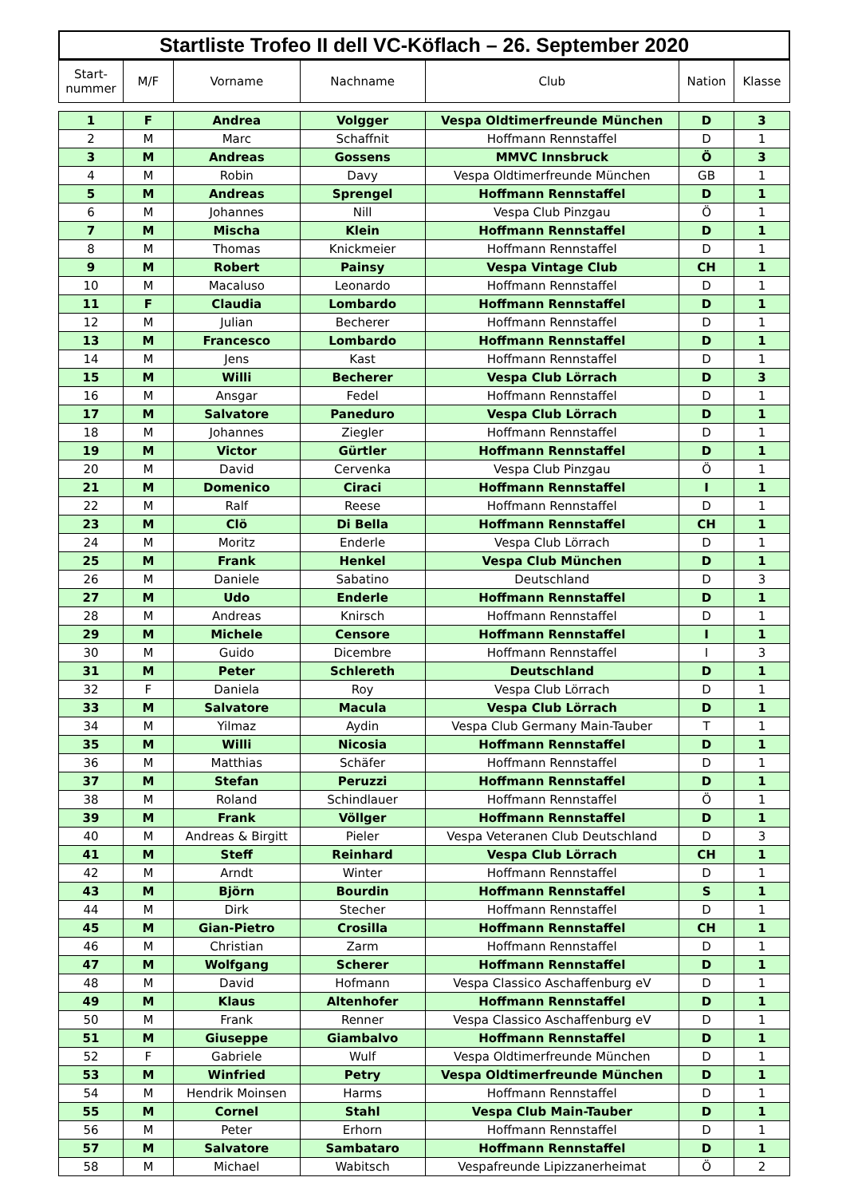Startliste Trofeo II dell VC-Köflach – 26. September 2020
| Start- nummer | M/F | Vorname | Nachname | Club | Nation | Klasse |
| --- | --- | --- | --- | --- | --- | --- |
| 1 | F | Andrea | Volgger | Vespa Oldtimerfreunde München | D | 3 |
| 2 | M | Marc | Schaffnit | Hoffmann Rennstaffel | D | 1 |
| 3 | M | Andreas | Gossens | MMVC Innsbruck | Ö | 3 |
| 4 | M | Robin | Davy | Vespa Oldtimerfreunde München | GB | 1 |
| 5 | M | Andreas | Sprengel | Hoffmann Rennstaffel | D | 1 |
| 6 | M | Johannes | Nill | Vespa Club Pinzgau | Ö | 1 |
| 7 | M | Mischa | Klein | Hoffmann Rennstaffel | D | 1 |
| 8 | M | Thomas | Knickmeier | Hoffmann Rennstaffel | D | 1 |
| 9 | M | Robert | Painsy | Vespa Vintage Club | CH | 1 |
| 10 | M | Macaluso | Leonardo | Hoffmann Rennstaffel | D | 1 |
| 11 | F | Claudia | Lombardo | Hoffmann Rennstaffel | D | 1 |
| 12 | M | Julian | Becherer | Hoffmann Rennstaffel | D | 1 |
| 13 | M | Francesco | Lombardo | Hoffmann Rennstaffel | D | 1 |
| 14 | M | Jens | Kast | Hoffmann Rennstaffel | D | 1 |
| 15 | M | Willi | Becherer | Vespa Club Lörrach | D | 3 |
| 16 | M | Ansgar | Fedel | Hoffmann Rennstaffel | D | 1 |
| 17 | M | Salvatore | Paneduro | Vespa Club Lörrach | D | 1 |
| 18 | M | Johannes | Ziegler | Hoffmann Rennstaffel | D | 1 |
| 19 | M | Victor | Gürtler | Hoffmann Rennstaffel | D | 1 |
| 20 | M | David | Cervenka | Vespa Club Pinzgau | Ö | 1 |
| 21 | M | Domenico | Ciraci | Hoffmann Rennstaffel | I | 1 |
| 22 | M | Ralf | Reese | Hoffmann Rennstaffel | D | 1 |
| 23 | M | Clö | Di Bella | Hoffmann Rennstaffel | CH | 1 |
| 24 | M | Moritz | Enderle | Vespa Club Lörrach | D | 1 |
| 25 | M | Frank | Henkel | Vespa Club München | D | 1 |
| 26 | M | Daniele | Sabatino | Deutschland | D | 3 |
| 27 | M | Udo | Enderle | Hoffmann Rennstaffel | D | 1 |
| 28 | M | Andreas | Knirsch | Hoffmann Rennstaffel | D | 1 |
| 29 | M | Michele | Censore | Hoffmann Rennstaffel | I | 1 |
| 30 | M | Guido | Dicembre | Hoffmann Rennstaffel | I | 3 |
| 31 | M | Peter | Schlereth | Deutschland | D | 1 |
| 32 | F | Daniela | Roy | Vespa Club Lörrach | D | 1 |
| 33 | M | Salvatore | Macula | Vespa Club Lörrach | D | 1 |
| 34 | M | Yilmaz | Aydin | Vespa Club Germany Main-Tauber | T | 1 |
| 35 | M | Willi | Nicosia | Hoffmann Rennstaffel | D | 1 |
| 36 | M | Matthias | Schäfer | Hoffmann Rennstaffel | D | 1 |
| 37 | M | Stefan | Peruzzi | Hoffmann Rennstaffel | D | 1 |
| 38 | M | Roland | Schindlauer | Hoffmann Rennstaffel | Ö | 1 |
| 39 | M | Frank | Völlger | Hoffmann Rennstaffel | D | 1 |
| 40 | M | Andreas & Birgitt | Pieler | Vespa Veteranen Club Deutschland | D | 3 |
| 41 | M | Steff | Reinhard | Vespa Club Lörrach | CH | 1 |
| 42 | M | Arndt | Winter | Hoffmann Rennstaffel | D | 1 |
| 43 | M | Björn | Bourdin | Hoffmann Rennstaffel | S | 1 |
| 44 | M | Dirk | Stecher | Hoffmann Rennstaffel | D | 1 |
| 45 | M | Gian-Pietro | Crosilla | Hoffmann Rennstaffel | CH | 1 |
| 46 | M | Christian | Zarm | Hoffmann Rennstaffel | D | 1 |
| 47 | M | Wolfgang | Scherer | Hoffmann Rennstaffel | D | 1 |
| 48 | M | David | Hofmann | Vespa Classico Aschaffenburg eV | D | 1 |
| 49 | M | Klaus | Altenhofer | Hoffmann Rennstaffel | D | 1 |
| 50 | M | Frank | Renner | Vespa Classico Aschaffenburg eV | D | 1 |
| 51 | M | Giuseppe | Giambalvo | Hoffmann Rennstaffel | D | 1 |
| 52 | F | Gabriele | Wulf | Vespa Oldtimerfreunde München | D | 1 |
| 53 | M | Winfried | Petry | Vespa Oldtimerfreunde München | D | 1 |
| 54 | M | Hendrik Moinsen | Harms | Hoffmann Rennstaffel | D | 1 |
| 55 | M | Cornel | Stahl | Vespa Club Main-Tauber | D | 1 |
| 56 | M | Peter | Erhorn | Hoffmann Rennstaffel | D | 1 |
| 57 | M | Salvatore | Sambataro | Hoffmann Rennstaffel | D | 1 |
| 58 | M | Michael | Wabitsch | Vespafreunde Lipizzanerheimat | Ö | 2 |